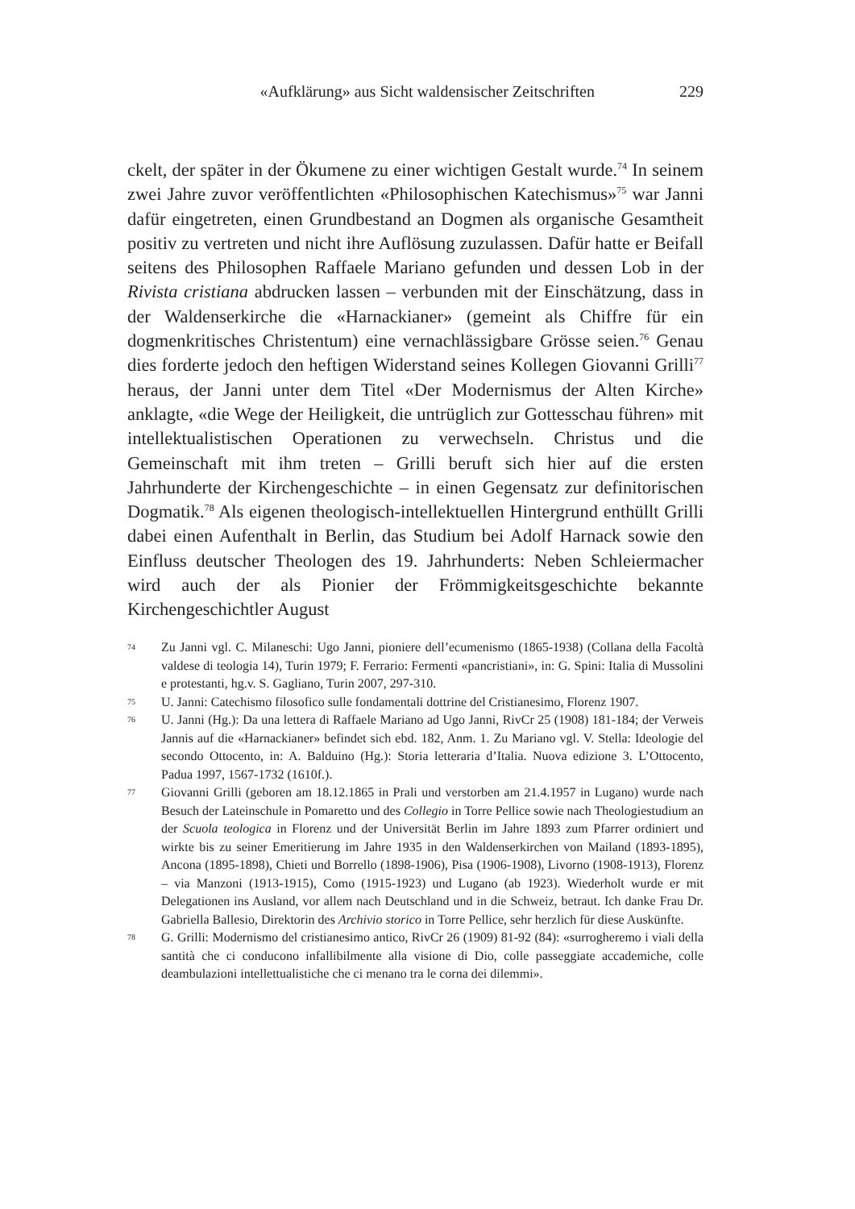«Aufklärung» aus Sicht waldensischer Zeitschriften 229
ckelt, der später in der Ökumene zu einer wichtigen Gestalt wurde.<sup>74</sup> In seinem zwei Jahre zuvor veröffentlichten «Philosophischen Katechismus»<sup>75</sup> war Janni dafür eingetreten, einen Grundbestand an Dogmen als organische Gesamtheit positiv zu vertreten und nicht ihre Auflösung zuzulassen. Dafür hatte er Beifall seitens des Philosophen Raffaele Mariano gefunden und dessen Lob in der Rivista cristiana abdrucken lassen – verbunden mit der Einschätzung, dass in der Waldenserkirche die «Harnackianer» (gemeint als Chiffre für ein dogmenkritisches Christentum) eine vernachlässigbare Grösse seien.<sup>76</sup> Genau dies forderte jedoch den heftigen Widerstand seines Kollegen Giovanni Grilli<sup>77</sup> heraus, der Janni unter dem Titel «Der Modernismus der Alten Kirche» anklagte, «die Wege der Heiligkeit, die untrüglich zur Gottesschau führen» mit intellektualistischen Operationen zu verwechseln. Christus und die Gemeinschaft mit ihm treten – Grilli beruft sich hier auf die ersten Jahrhunderte der Kirchengeschichte – in einen Gegensatz zur definitorischen Dogmatik.<sup>78</sup> Als eigenen theologisch-intellektuellen Hintergrund enthüllt Grilli dabei einen Aufenthalt in Berlin, das Studium bei Adolf Harnack sowie den Einfluss deutscher Theologen des 19. Jahrhunderts: Neben Schleiermacher wird auch der als Pionier der Frömmigkeitsgeschichte bekannte Kirchengeschichtler August
74 Zu Janni vgl. C. Milaneschi: Ugo Janni, pioniere dell’ecumenismo (1865-1938) (Collana della Facoltà valdese di teologia 14), Turin 1979; F. Ferrario: Fermenti «pancristiani», in: G. Spini: Italia di Mussolini e protestanti, hg.v. S. Gagliano, Turin 2007, 297-310.
75 U. Janni: Catechismo filosofico sulle fondamentali dottrine del Cristianesimo, Florenz 1907.
76 U. Janni (Hg.): Da una lettera di Raffaele Mariano ad Ugo Janni, RivCr 25 (1908) 181-184; der Verweis Jannis auf die «Harnackianer» befindet sich ebd. 182, Anm. 1. Zu Mariano vgl. V. Stella: Ideologie del secondo Ottocento, in: A. Balduino (Hg.): Storia letteraria d’Italia. Nuova edizione 3. L’Ottocento, Padua 1997, 1567-1732 (1610f.).
77 Giovanni Grilli (geboren am 18.12.1865 in Prali und verstorben am 21.4.1957 in Lugano) wurde nach Besuch der Lateinschule in Pomaretto und des Collegio in Torre Pellice sowie nach Theologiestudium an der Scuola teologica in Florenz und der Universität Berlin im Jahre 1893 zum Pfarrer ordiniert und wirkte bis zu seiner Emeritierung im Jahre 1935 in den Waldenserkirchen von Mailand (1893-1895), Ancona (1895-1898), Chieti und Borrello (1898-1906), Pisa (1906-1908), Livorno (1908-1913), Florenz – via Manzoni (1913-1915), Como (1915-1923) und Lugano (ab 1923). Wiederholt wurde er mit Delegationen ins Ausland, vor allem nach Deutschland und in die Schweiz, betraut. Ich danke Frau Dr. Gabriella Ballesio, Direktorin des Archivio storico in Torre Pellice, sehr herzlich für diese Auskünfte.
78 G. Grilli: Modernismo del cristianesimo antico, RivCr 26 (1909) 81-92 (84): «surrogheremo i viali della santità che ci conducono infallibilmente alla visione di Dio, colle passeggiate accademiche, colle deambulazioni intellettualistiche che ci menano tra le corna dei dilemmi».